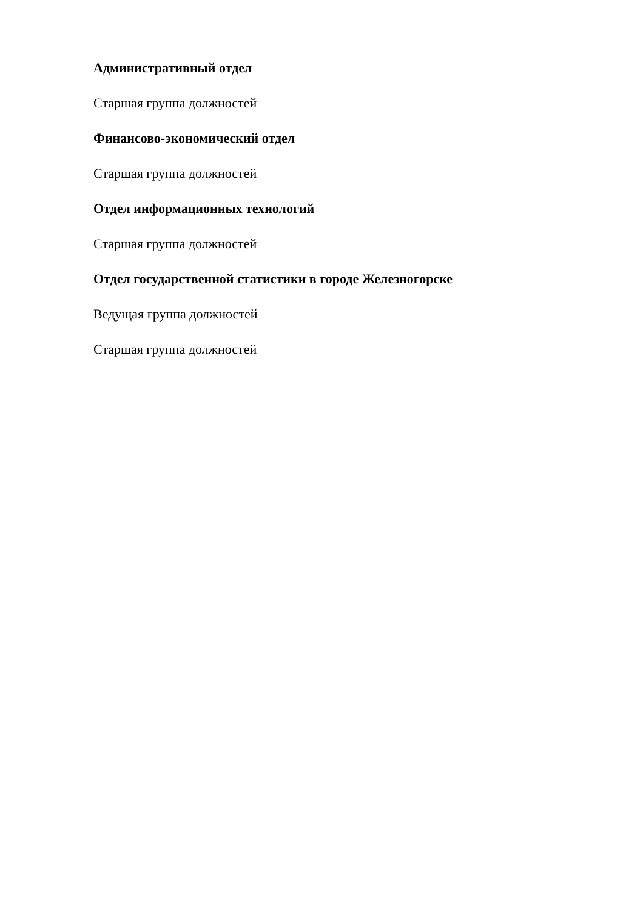Административный отдел
Старшая группа должностей
Финансово-экономический отдел
Старшая группа должностей
Отдел информационных технологий
Старшая группа должностей
Отдел государственной статистики в городе Железногорске
Ведущая группа должностей
Старшая группа должностей